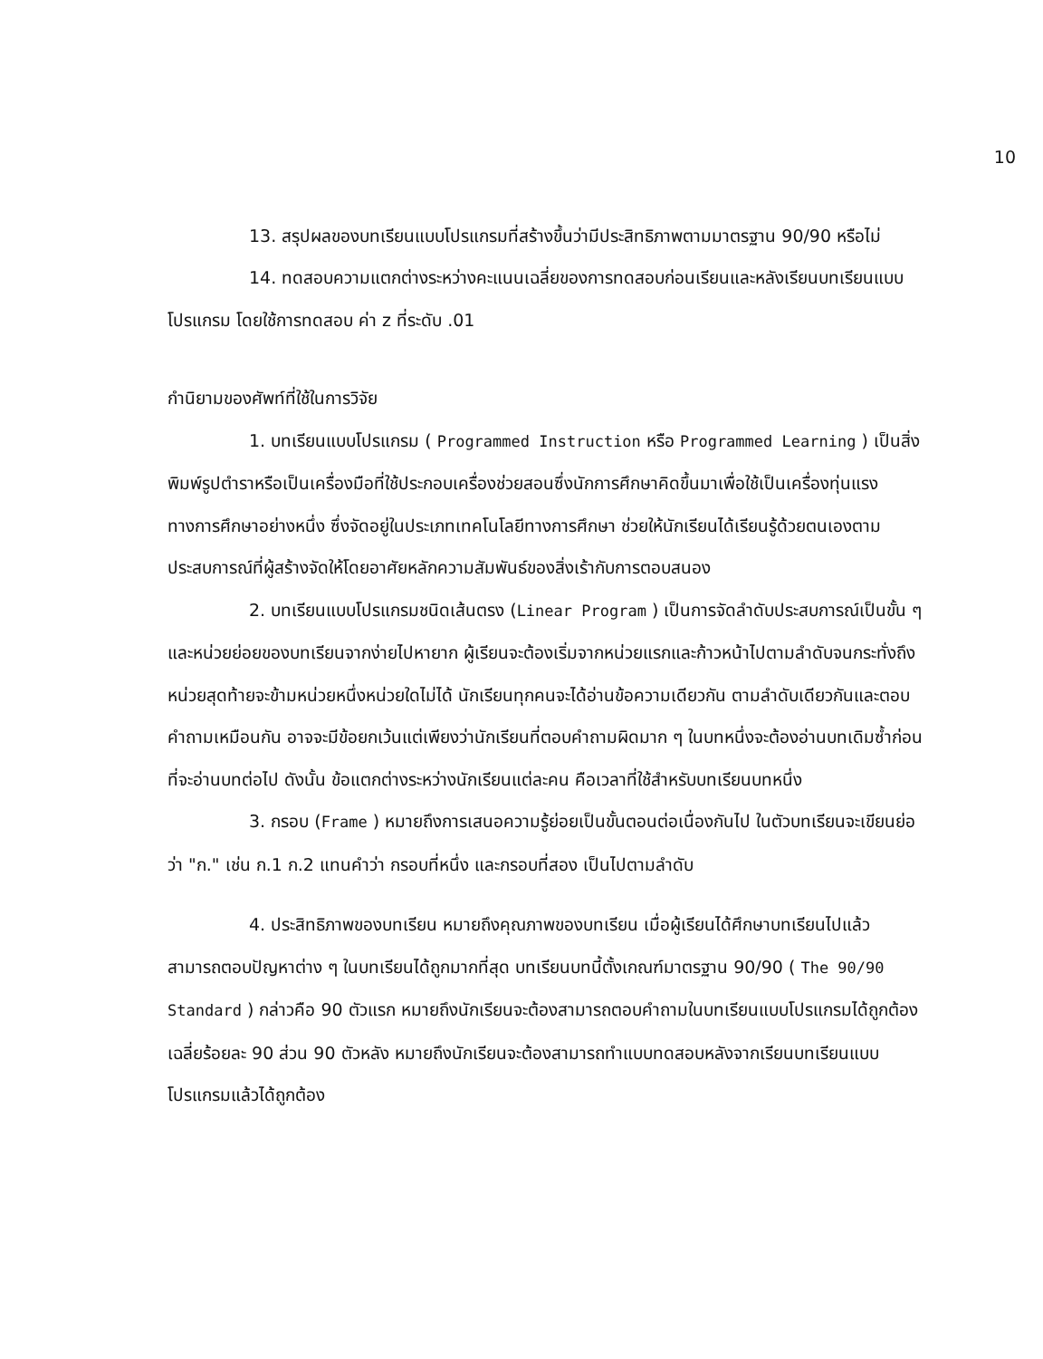10
13. สรุปผลของบทเรียนแบบโปรแกรมที่สร้างขึ้นว่ามีประสิทธิภาพตามมาตรฐาน 90/90 หรือไม่
14. ทดสอบความแตกต่างระหว่างคะแนนเฉลี่ยของการทดสอบก่อนเรียนและหลังเรียนบทเรียนแบบโปรแกรม โดยใช้การทดสอบ ค่า z ที่ระดับ .01
กำนิยามของศัพท์ที่ใช้ในการวิจัย
1. บทเรียนแบบโปรแกรม ( Programmed Instruction หรือ Programmed Learning ) เป็นสิ่งพิมพ์รูปตำราหรือเป็นเครื่องมือที่ใช้ประกอบเครื่องช่วยสอนซึ่งนักการศึกษาคิดขึ้นมาเพื่อใช้เป็นเครื่องทุ่นแรงทางการศึกษาอย่างหนึ่ง ซึ่งจัดอยู่ในประเภทเทคโนโลยีทางการศึกษา ช่วยให้นักเรียนได้เรียนรู้ด้วยตนเองตามประสบการณ์ที่ผู้สร้างจัดให้โดยอาศัยหลักความสัมพันธ์ของสิ่งเร้ากับการตอบสนอง
2. บทเรียนแบบโปรแกรมชนิดเส้นตรง (Linear Program ) เป็นการจัดลำดับประสบการณ์เป็นขั้น ๆ และหน่วยย่อยของบทเรียนจากง่ายไปหายาก ผู้เรียนจะต้องเริ่มจากหน่วยแรกและก้าวหน้าไปตามลำดับจนกระทั่งถึงหน่วยสุดท้ายจะข้ามหน่วยหนึ่งหน่วยใดไม่ได้ นักเรียนทุกคนจะได้อ่านข้อความเดียวกัน ตามลำดับเดียวกันและตอบคำถามเหมือนกัน อาจจะมีข้อยกเว้นแต่เพียงว่านักเรียนที่ตอบคำถามผิดมาก ๆ ในบทหนึ่งจะต้องอ่านบทเดิมซ้ำก่อนที่จะอ่านบทต่อไป ดังนั้น ข้อแตกต่างระหว่างนักเรียนแต่ละคน คือเวลาที่ใช้สำหรับบทเรียนบทหนึ่ง
3. กรอบ (Frame ) หมายถึงการเสนอความรู้ย่อยเป็นขั้นตอนต่อเนื่องกันไป ในตัวบทเรียนจะเขียนย่อว่า "ก." เช่น ก.1 ก.2 แทนคำว่า กรอบที่หนึ่ง และกรอบที่สอง เป็นไปตามลำดับ
4. ประสิทธิภาพของบทเรียน หมายถึงคุณภาพของบทเรียน เมื่อผู้เรียนได้ศึกษาบทเรียนไปแล้ว สามารถตอบปัญหาต่าง ๆ ในบทเรียนได้ถูกมากที่สุด บทเรียนบทนี้ตั้งเกณฑ์มาตรฐาน 90/90 ( The 90/90 Standard ) กล่าวคือ 90 ตัวแรก หมายถึงนักเรียนจะต้องสามารถตอบคำถามในบทเรียนแบบโปรแกรมได้ถูกต้องเฉลี่ยร้อยละ 90 ส่วน 90 ตัวหลัง หมายถึงนักเรียนจะต้องสามารถทำแบบทดสอบหลังจากเรียนบทเรียนแบบโปรแกรมแล้วได้ถูกต้อง